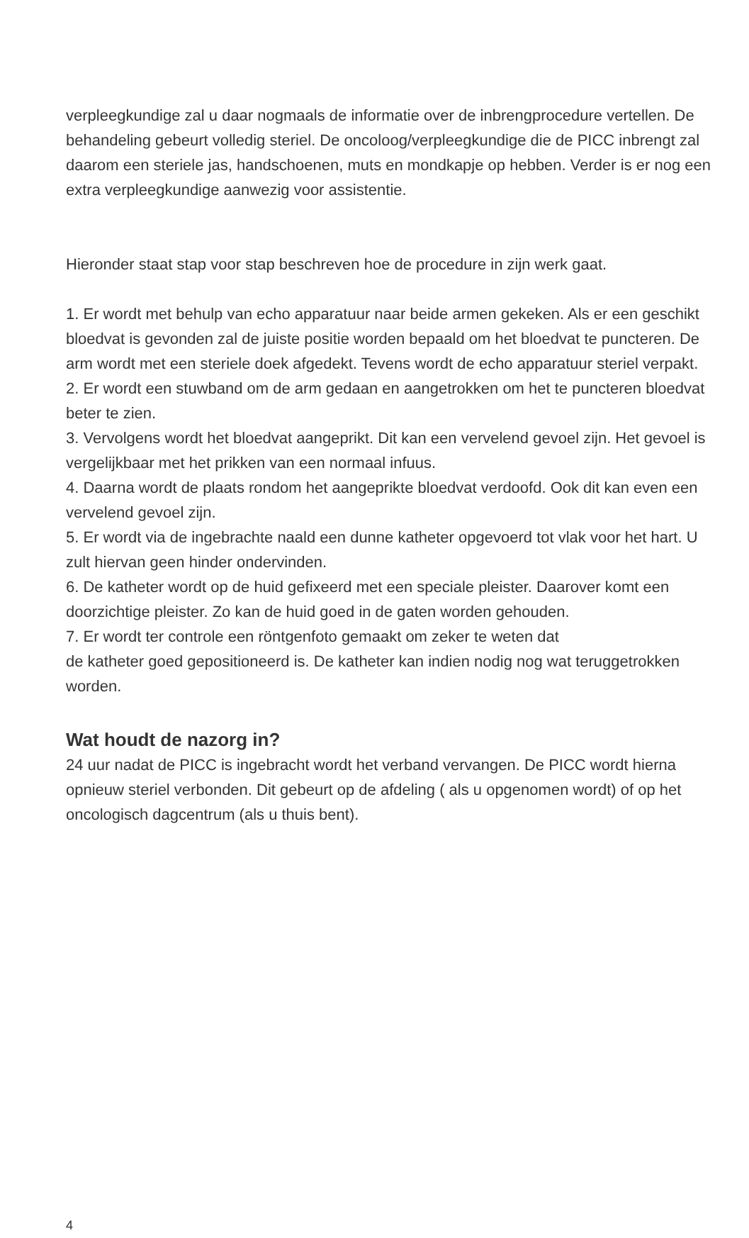verpleegkundige zal u daar nogmaals de informatie over de inbrengprocedure vertellen. De behandeling gebeurt volledig steriel. De oncoloog/verpleegkundige die de PICC inbrengt zal daarom een steriele jas, handschoenen, muts en mondkapje op hebben. Verder is er nog een extra verpleegkundige aanwezig voor assistentie.
Hieronder staat stap voor stap beschreven hoe de procedure in zijn werk gaat.
1. Er wordt met behulp van echo apparatuur naar beide armen gekeken. Als er een geschikt bloedvat is gevonden zal de juiste positie worden bepaald om het bloedvat te puncteren. De arm wordt met een steriele doek afgedekt. Tevens wordt de echo apparatuur steriel verpakt.
2. Er wordt een stuwband om de arm gedaan en aangetrokken om het te puncteren bloedvat beter te zien.
3. Vervolgens wordt het bloedvat aangeprikt. Dit kan een vervelend gevoel zijn. Het gevoel is vergelijkbaar met het prikken van een normaal infuus.
4. Daarna wordt de plaats rondom het aangeprikte bloedvat verdoofd. Ook dit kan even een vervelend gevoel zijn.
5. Er wordt via de ingebrachte naald een dunne katheter opgevoerd tot vlak voor het hart. U zult hiervan geen hinder ondervinden.
6. De katheter wordt op de huid gefixeerd met een speciale pleister. Daarover komt een doorzichtige pleister. Zo kan de huid goed in de gaten worden gehouden.
7. Er wordt ter controle een röntgenfoto gemaakt om zeker te weten dat
de katheter goed gepositioneerd is. De katheter kan indien nodig nog wat teruggetrokken worden.
Wat houdt de nazorg in?
24 uur nadat de PICC is ingebracht wordt het verband vervangen. De PICC wordt hierna opnieuw steriel verbonden. Dit gebeurt op de afdeling ( als u opgenomen wordt) of op het oncologisch dagcentrum (als u thuis bent).
4